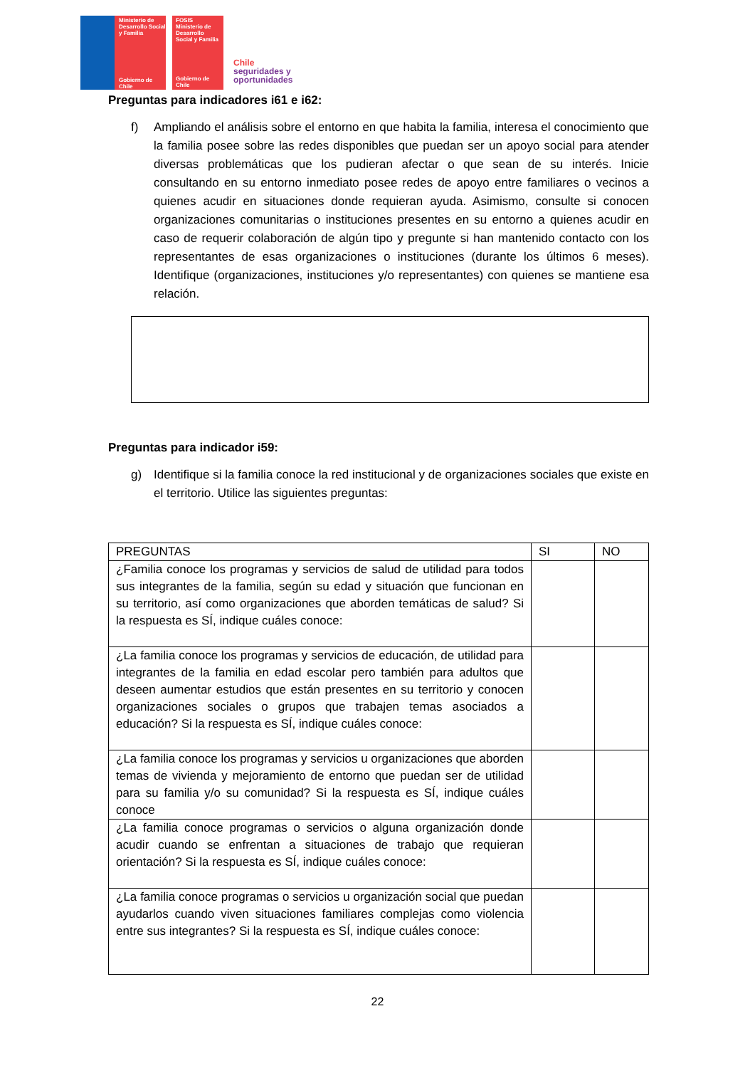Ministerio de Desarrollo Social y Familia
Gobierno de Chile
FOSIS
Ministerio de Desarrollo Social y Familia
Gobierno de Chile
Chile
seguridades y
oportunidades
Preguntas para indicadores i61 e i62:
f) Ampliando el análisis sobre el entorno en que habita la familia, interesa el conocimiento que la familia posee sobre las redes disponibles que puedan ser un apoyo social para atender diversas problemáticas que los pudieran afectar o que sean de su interés. Inicie consultando en su entorno inmediato posee redes de apoyo entre familiares o vecinos a quienes acudir en situaciones donde requieran ayuda. Asimismo, consulte si conocen organizaciones comunitarias o instituciones presentes en su entorno a quienes acudir en caso de requerir colaboración de algún tipo y pregunte si han mantenido contacto con los representantes de esas organizaciones o instituciones (durante los últimos 6 meses). Identifique (organizaciones, instituciones y/o representantes) con quienes se mantiene esa relación.
Preguntas para indicador i59:
g) Identifique si la familia conoce la red institucional y de organizaciones sociales que existe en el territorio. Utilice las siguientes preguntas:
| PREGUNTAS | SI | NO |
| ¿Familia conoce los programas y servicios de salud de utilidad para todos sus integrantes de la familia, según su edad y situación que funcionan en su territorio, así como organizaciones que aborden temáticas de salud? Si la respuesta es SÍ, indique cuáles conoce: | | |
| ¿La familia conoce los programas y servicios de educación, de utilidad para integrantes de la familia en edad escolar pero también para adultos que deseen aumentar estudios que están presentes en su territorio y conocen organizaciones sociales o grupos que trabajen temas asociados a educación? Si la respuesta es SÍ, indique cuáles conoce: | | |
| ¿La familia conoce los programas y servicios u organizaciones que aborden temas de vivienda y mejoramiento de entorno que puedan ser de utilidad para su familia y/o su comunidad? Si la respuesta es SÍ, indique cuáles conoce | | |
| ¿La familia conoce programas o servicios o alguna organización donde acudir cuando se enfrentan a situaciones de trabajo que requieran orientación? Si la respuesta es SÍ, indique cuáles conoce: | | |
| ¿La familia conoce programas o servicios u organización social que puedan ayudarlos cuando viven situaciones familiares complejas como violencia entre sus integrantes? Si la respuesta es SÍ, indique cuáles conoce: | | |
22